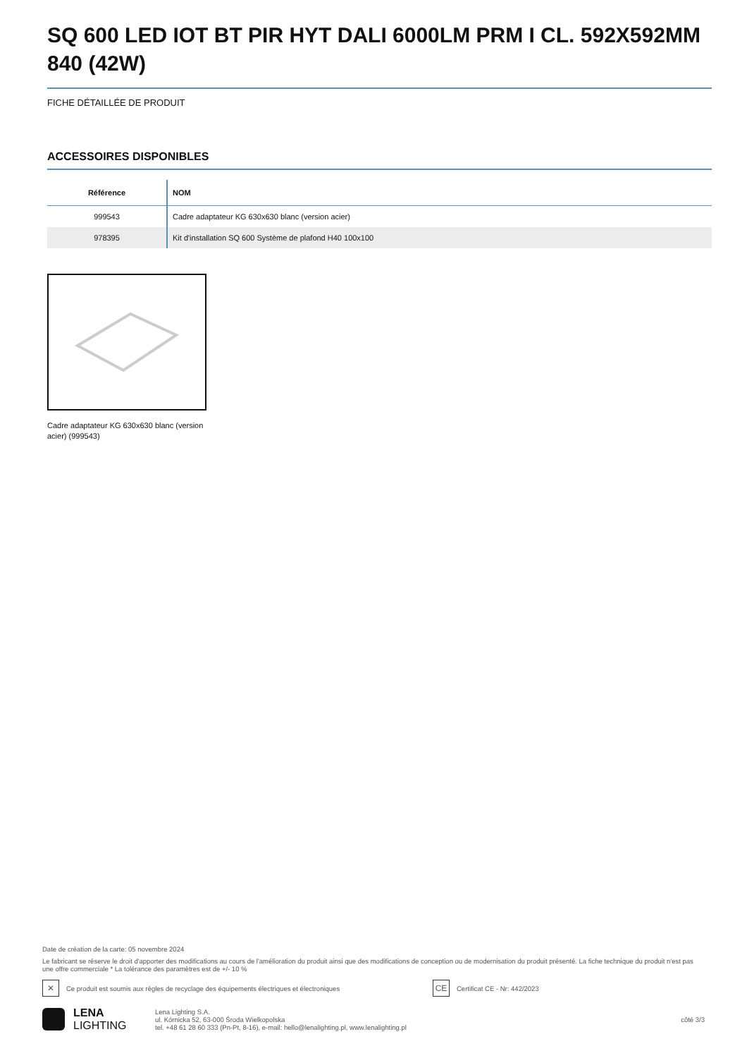SQ 600 LED IOT BT PIR HYT DALI 6000LM PRM I CL. 592X592MM 840 (42W)
FICHE DÉTAILLÉE DE PRODUIT
ACCESSOIRES DISPONIBLES
| Référence | NOM |
| --- | --- |
| 999543 | Cadre adaptateur KG 630x630 blanc (version acier) |
| 978395 | Kit d'installation SQ 600 Système de plafond H40 100x100 |
Cadre adaptateur KG 630x630 blanc (version acier) (999543)
Date de création de la carte: 05 novembre 2024
Le fabricant se réserve le droit d'apporter des modifications au cours de l'amélioration du produit ainsi que des modifications de conception ou de modernisation du produit présenté. La fiche technique du produit n'est pas une offre commerciale * La tolérance des paramètres est de +/- 10 %
✕ Ce produit est soumis aux règles de recyclage des équipements électriques et électroniques CE Certificat CE - Nr: 442/2023
LENA
LIGHTING
Lena Lighting S.A.
ul. Kórnicka 52, 63-000 Środa Wielkopolska
tel. +48 61 28 60 333 (Pn-Pt, 8-16), e-mail: hello@lenalighting.pl, www.lenalighting.pl
côté 3/3